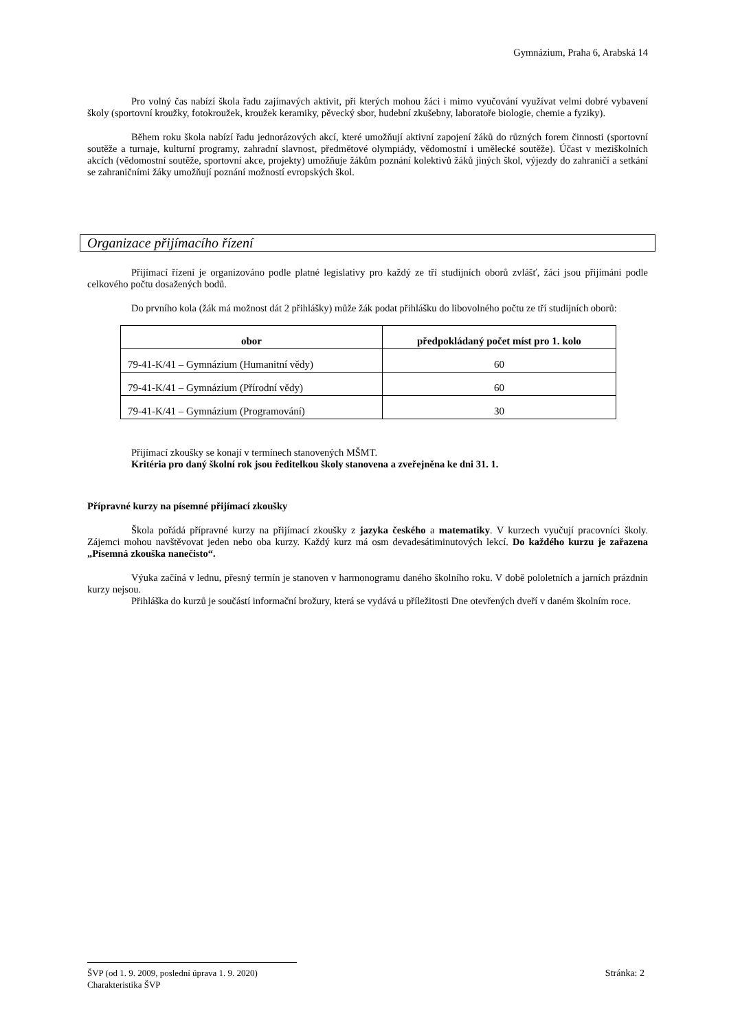Gymnázium, Praha 6, Arabská 14
Pro volný čas nabízí škola řadu zajímavých aktivit, při kterých mohou žáci i mimo vyučování využívat velmi dobré vybavení školy (sportovní kroužky, fotokroužek, kroužek keramiky, pěvecký sbor, hudební zkušebny, laboratoře biologie, chemie a fyziky).
Během roku škola nabízí řadu jednorázových akcí, které umožňují aktivní zapojení žáků do různých forem činnosti (sportovní soutěže a turnaje, kulturní programy, zahradní slavnost, předmětové olympiády, vědomostní i umělecké soutěže). Účast v meziškolních akcích (vědomostní soutěže, sportovní akce, projekty) umožňuje žákům poznání kolektivů žáků jiných škol, výjezdy do zahraničí a setkání se zahraničními žáky umožňují poznání možností evropských škol.
Organizace přijímacího řízení
Přijímací řízení je organizováno podle platné legislativy pro každý ze tří studijních oborů zvlášť, žáci jsou přijímáni podle celkového počtu dosažených bodů.
Do prvního kola (žák má možnost dát 2 přihlášky) může žák podat přihlášku do libovolného počtu ze tří studijních oborů:
| obor | předpokládaný počet míst pro 1. kolo |
| --- | --- |
| 79-41-K/41 – Gymnázium (Humanitní vědy) | 60 |
| 79-41-K/41 – Gymnázium (Přírodní vědy) | 60 |
| 79-41-K/41 – Gymnázium (Programování) | 30 |
Přijímací zkoušky se konají v termínech stanovených MŠMT.
Kritéria pro daný školní rok jsou ředitelkou školy stanovena a zveřejněna ke dni 31. 1.
Přípravné kurzy na písemné přijímací zkoušky
Škola pořádá přípravné kurzy na přijímací zkoušky z jazyka českého a matematiky. V kurzech vyučují pracovníci školy. Zájemci mohou navštěvovat jeden nebo oba kurzy. Každý kurz má osm devadesátiminutových lekcí. Do každého kurzu je zařazena „Písemná zkouška nanečisto“.
Výuka začíná v lednu, přesný termín je stanoven v harmonogramu daného školního roku. V době pololetních a jarních prázdnin kurzy nejsou.
Přihláška do kurzů je součástí informační brožury, která se vydává u příležitosti Dne otevřených dveří v daném školním roce.
ŠVP (od 1. 9. 2009, poslední úprava 1. 9. 2020) Stránka: 2
Charakteristika ŠVP